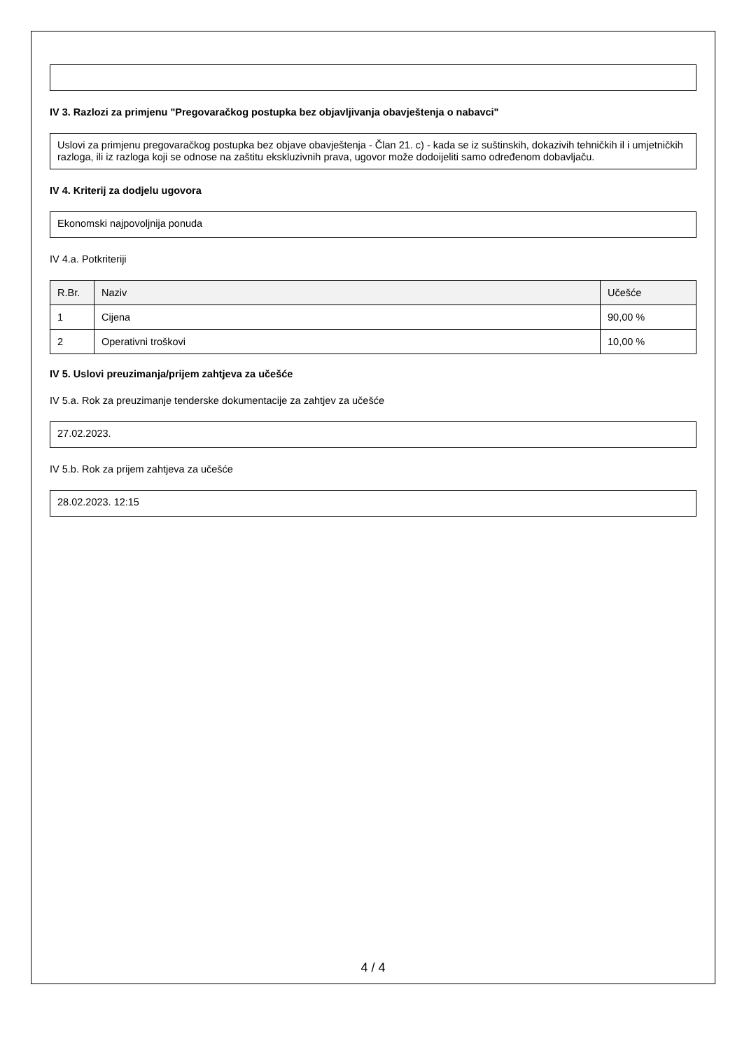IV 3. Razlozi za primjenu "Pregovaračkog postupka bez objavljivanja obavještenja o nabavci"
Uslovi za primjenu pregovaračkog postupka bez objave obavještenja - Član 21. c) - kada se iz suštinskih, dokazivih tehničkih il i umjetničkih razloga, ili iz razloga koji se odnose na zaštitu ekskluzivnih prava, ugovor može dodoijeliti samo određenom dobavljaču.
IV 4. Kriterij za dodjelu ugovora
Ekonomski najpovoljnija ponuda
IV 4.a. Potkriteriji
| R.Br. | Naziv | Učešće |
| --- | --- | --- |
| 1 | Cijena | 90,00 % |
| 2 | Operativni troškovi | 10,00 % |
IV 5. Uslovi preuzimanja/prijem zahtjeva za učešće
IV 5.a. Rok za preuzimanje tenderske dokumentacije za zahtjev za učešće
27.02.2023.
IV 5.b. Rok za prijem zahtjeva za učešće
28.02.2023. 12:15
4 / 4